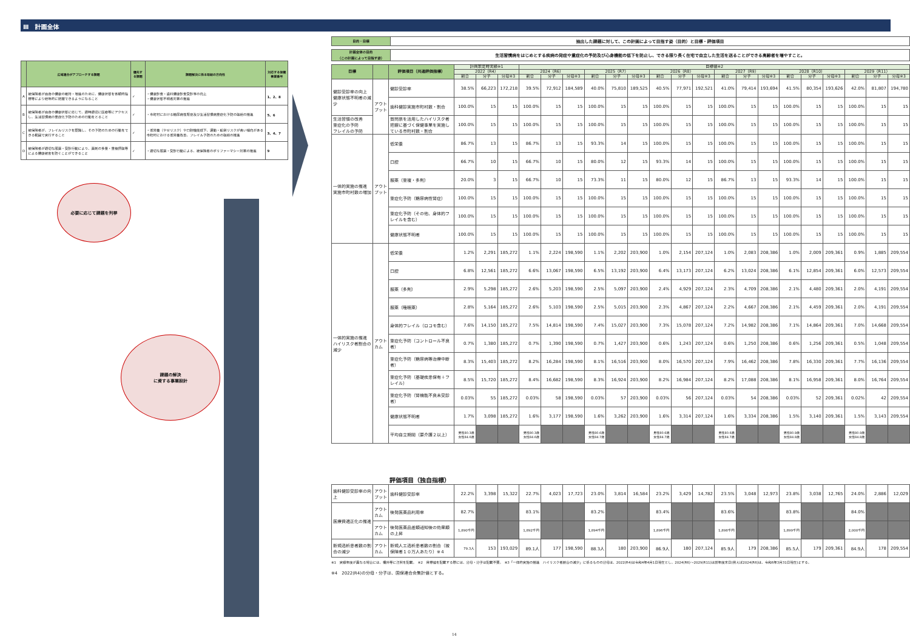Ⅲ　計画全体
| | 広域連合がアプローチする課題 | 優先する課題 | 課題解決に係る取組の方向性 | 対応する保健事業番号 |
| --- | --- | --- | --- | --- |
| A | 被保険者が自身の健康の維持・増進のために、健康状態を客観的指標等により経年的に把握できるようになること | ✓ | ・健康診査・歯科健康診査受診率の向上 ・健康状態不明者対策の推進 | 1、2、8 |
| B | 被保険者が自身の健康状態に応じて、適時適切に医療等にアクセスし、生活習慣病の重症化予防のための行動をとること | ✓ | ・市町村における糖尿病性腎症及び生活習慣病重症化予防の取組の推進 | 5、6 |
| C | 被保険者が、フレイルリスクを認識し、その予防のための行動をできる範囲で実行すること | ✓ | ・低栄養（やせリスク）や口腔機能低下、運動・転倒リスクが高い傾向がある市町村における低栄養改善、フレイル予防のための取組の推進 | 3、4、7 |
| D | 被保険者が適切な服薬・受診行動により、薬剤の多量・重複摂取等による健康被害を防ぐことができること | ✓ | ・適切な服薬・受診行動による、被保険者のポリファーマシー対策の推進 | 9 |
必要に応じて課題を列挙
課題の解決
に資する事業設計
| 目的・目標 | 抽出した課題に対して、この計画によって目指す姿（目的）と目標・評価項目 |
| 計画全体の目的 （この計画によって目指す姿） | 生活習慣病をはじめとする疾病の発症や重症化の予防及び心身機能の低下を防止し、できる限り長く在宅で自立した生活を送ることができる高齢者を増やすこと。 |
| 目標 | | 評価項目（共通評価指標） | 計画策定時実績※1 | | | 目標値※2 | | | | | | | | | | | | | | | | | |
| --- | --- | --- | --- | --- | --- | --- | --- | --- | --- | --- | --- | --- | --- | --- | --- | --- | --- | --- | --- | --- | --- | --- | --- |
| | | | 2022（R4） | | | 2024（R6） | | | 2025（R7） | | | 2026（R8） | | | 2027（R9） | | | 2028（R10） | | | 2029（R11） | | |
| | | | 割合 | 分子 | 分母※3 | 割合 | 分子 | 分母※3 | 割合 | 分子 | 分母※3 | 割合 | 分子 | 分母※3 | 割合 | 分子 | 分母※3 | 割合 | 分子 | 分母※3 | 割合 | 分子 | 分母※3 |
| 健診受診率の向上 健康状態不明者の減少 | アウトプット | 健診受診率 | 38.5% | 66,223 | 172,218 | 39.5% | 72,912 | 184,589 | 40.0% | 75,810 | 189,525 | 40.5% | 77,971 | 192,521 | 41.0% | 79,414 | 193,694 | 41.5% | 80,354 | 193,626 | 42.0% | 81,807 | 194,780 |
| | | 歯科健診実施市町村数・割合 | 100.0% | 15 | 15 | 100.0% | 15 | 15 | 100.0% | 15 | 15 | 100.0% | 15 | 15 | 100.0% | 15 | 15 | 100.0% | 15 | 15 | 100.0% | 15 | 15 |
| 生活習慣の改善 重症化の予防 フレイルの予防 | | 質問票を活用したハイリスク者把握に基づく保健事業を実施している市町村数・割合 | 100.0% | 15 | 15 | 100.0% | 15 | 15 | 100.0% | 15 | 15 | 100.0% | 15 | 15 | 100.0% | 15 | 15 | 100.0% | 15 | 15 | 100.0% | 15 | 15 |
| 一体的実施の推進 実施市町村数の増加 | アウトプット | 低栄養 | 86.7% | 13 | 15 | 86.7% | 13 | 15 | 93.3% | 14 | 15 | 100.0% | 15 | 15 | 100.0% | 15 | 15 | 100.0% | 15 | 15 | 100.0% | 15 | 15 |
| | | 口腔 | 66.7% | 10 | 15 | 66.7% | 10 | 15 | 80.0% | 12 | 15 | 93.3% | 14 | 15 | 100.0% | 15 | 15 | 100.0% | 15 | 15 | 100.0% | 15 | 15 |
| | | 服薬（重複・多剤） | 20.0% | 3 | 15 | 66.7% | 10 | 15 | 73.3% | 11 | 15 | 80.0% | 12 | 15 | 86.7% | 13 | 15 | 93.3% | 14 | 15 | 100.0% | 15 | 15 |
| | | 重症化予防（糖尿病性腎症） | 100.0% | 15 | 15 | 100.0% | 15 | 15 | 100.0% | 15 | 15 | 100.0% | 15 | 15 | 100.0% | 15 | 15 | 100.0% | 15 | 15 | 100.0% | 15 | 15 |
| | | 重症化予防（その他、身体的フレイルを含む） | 100.0% | 15 | 15 | 100.0% | 15 | 15 | 100.0% | 15 | 15 | 100.0% | 15 | 15 | 100.0% | 15 | 15 | 100.0% | 15 | 15 | 100.0% | 15 | 15 |
| | | 健康状態不明者 | 100.0% | 15 | 15 | 100.0% | 15 | 15 | 100.0% | 15 | 15 | 100.0% | 15 | 15 | 100.0% | 15 | 15 | 100.0% | 15 | 15 | 100.0% | 15 | 15 |
| 一体的実施の推進 ハイリスク者割合の減少 | アウトカム | 低栄養 | 1.2% | 2,291 | 185,272 | 1.1% | 2,224 | 198,590 | 1.1% | 2,202 | 203,900 | 1.0% | 2,154 | 207,124 | 1.0% | 2,083 | 208,386 | 1.0% | 2,009 | 209,361 | 0.9% | 1,885 | 209,554 |
| | | 口腔 | 6.8% | 12,561 | 185,272 | 6.6% | 13,067 | 198,590 | 6.5% | 13,192 | 203,900 | 6.4% | 13,173 | 207,124 | 6.2% | 13,024 | 208,386 | 6.1% | 12,854 | 209,361 | 6.0% | 12,573 | 209,554 |
| | | 服薬（多剤） | 2.9% | 5,298 | 185,272 | 2.6% | 5,203 | 198,590 | 2.5% | 5,097 | 203,900 | 2.4% | 4,929 | 207,124 | 2.3% | 4,709 | 208,386 | 2.1% | 4,480 | 209,361 | 2.0% | 4,191 | 209,554 |
| | | 服薬（睡眠薬） | 2.8% | 5,164 | 185,272 | 2.6% | 5,103 | 198,590 | 2.5% | 5,015 | 203,900 | 2.3% | 4,867 | 207,124 | 2.2% | 4,667 | 208,386 | 2.1% | 4,459 | 209,361 | 2.0% | 4,191 | 209,554 |
| | | 身体的フレイル（ロコモ含む） | 7.6% | 14,150 | 185,272 | 7.5% | 14,814 | 198,590 | 7.4% | 15,027 | 203,900 | 7.3% | 15,078 | 207,124 | 7.2% | 14,982 | 208,386 | 7.1% | 14,864 | 209,361 | 7.0% | 14,668 | 209,554 |
| | | 重症化予防（コントロール不良者） | 0.7% | 1,380 | 185,272 | 0.7% | 1,390 | 198,590 | 0.7% | 1,427 | 203,900 | 0.6% | 1,243 | 207,124 | 0.6% | 1,250 | 208,386 | 0.6% | 1,256 | 209,361 | 0.5% | 1,048 | 209,554 |
| | | 重症化予防（糖尿病等治療中断者） | 8.3% | 15,403 | 185,272 | 8.2% | 16,284 | 198,590 | 8.1% | 16,516 | 203,900 | 8.0% | 16,570 | 207,124 | 7.9% | 16,462 | 208,386 | 7.8% | 16,330 | 209,361 | 7.7% | 16,136 | 209,554 |
| | | 重症化予防（基礎疾患保有＋フレイル） | 8.5% | 15,720 | 185,272 | 8.4% | 16,682 | 198,590 | 8.3% | 16,924 | 203,900 | 8.2% | 16,984 | 207,124 | 8.2% | 17,088 | 208,386 | 8.1% | 16,958 | 209,361 | 8.0% | 16,764 | 209,554 |
| | | 重症化予防（腎機能不良未受診者） | 0.03% | 55 | 185,272 | 0.03% | 58 | 198,590 | 0.03% | 57 | 203,900 | 0.03% | 56 | 207,124 | 0.03% | 54 | 208,386 | 0.03% | 52 | 209,361 | 0.02% | 42 | 209,554 |
| | | 健康状態不明者 | 1.7% | 3,098 | 185,272 | 1.6% | 3,177 | 198,590 | 1.6% | 3,262 | 203,900 | 1.6% | 3,314 | 207,124 | 1.6% | 3,334 | 208,386 | 1.5% | 3,140 | 209,361 | 1.5% | 3,143 | 209,554 |
| | | 平均自立期間（要介護２以上） | 男性80.3歳 女性84.6歳 | | | 男性80.3歳 女性84.6歳 | | | 男性80.6歳 女性84.7歳 | | | 男性80.6歳 女性84.7歳 | | | 男性80.6歳 女性84.7歳 | | | 男性80.9歳 女性84.8歳 | | | 男性80.9歳 女性84.8歳 | | |
評価項目（独自指標）
| 歯科健診受診率の向上 | アウトプット | 歯科健診受診率 | 22.2% | 3,398 | 15,322 | 22.7% | 4,023 | 17,723 | 23.0% | 3,814 | 16,584 | 23.2% | 3,429 | 14,782 | 23.5% | 3,048 | 12,973 | 23.8% | 3,038 | 12,765 | 24.0% | 2,886 | 12,029 |
| 医療費適正化の推進 | アウトカム | 後発医薬品利用率 | 82.7% | | | 83.1% | | | 83.2% | | | 83.4% | | | 83.6% | | | 83.8% | | | 84.0% | | |
| | アウトカム | 後発医薬品差額通知後の効果額の上昇 | 1,890千円 | | | 1,892千円 | | | 1,894千円 | | | 1,896千円 | | | 1,898千円 | | | 1,899千円 | | | 2,000千円 | | |
| 新規透析患者数の割合の減少 | アウトカム | 新規人工透析患者数の割合（被保険者１０万人あたり）※４ | 79.3人 | 153 | 193,029 | 89.1人 | 177 | 198,590 | 88.3人 | 180 | 203,900 | 86.9人 | 180 | 207,124 | 85.9人 | 179 | 208,386 | 85.5人 | 179 | 209,361 | 84.9人 | 178 | 209,554 |
※1　実績年度が異なる場合には、欄外等に注釈を記載。　※2　目標値を記載する際には、分母・分子は記載不要。　※3「一体的実施の推進　ハイリスク者割合の減少」に係るものの分母は、2022(R4)は令和4年4月1日現在とし、2024(R6)～2029(R11)は前年度末日(例えば2024(R6)は、令和6年3月31日現在)とする。
※4　2022(R4)の分母・分子は、国保連合会集計値とする。
14